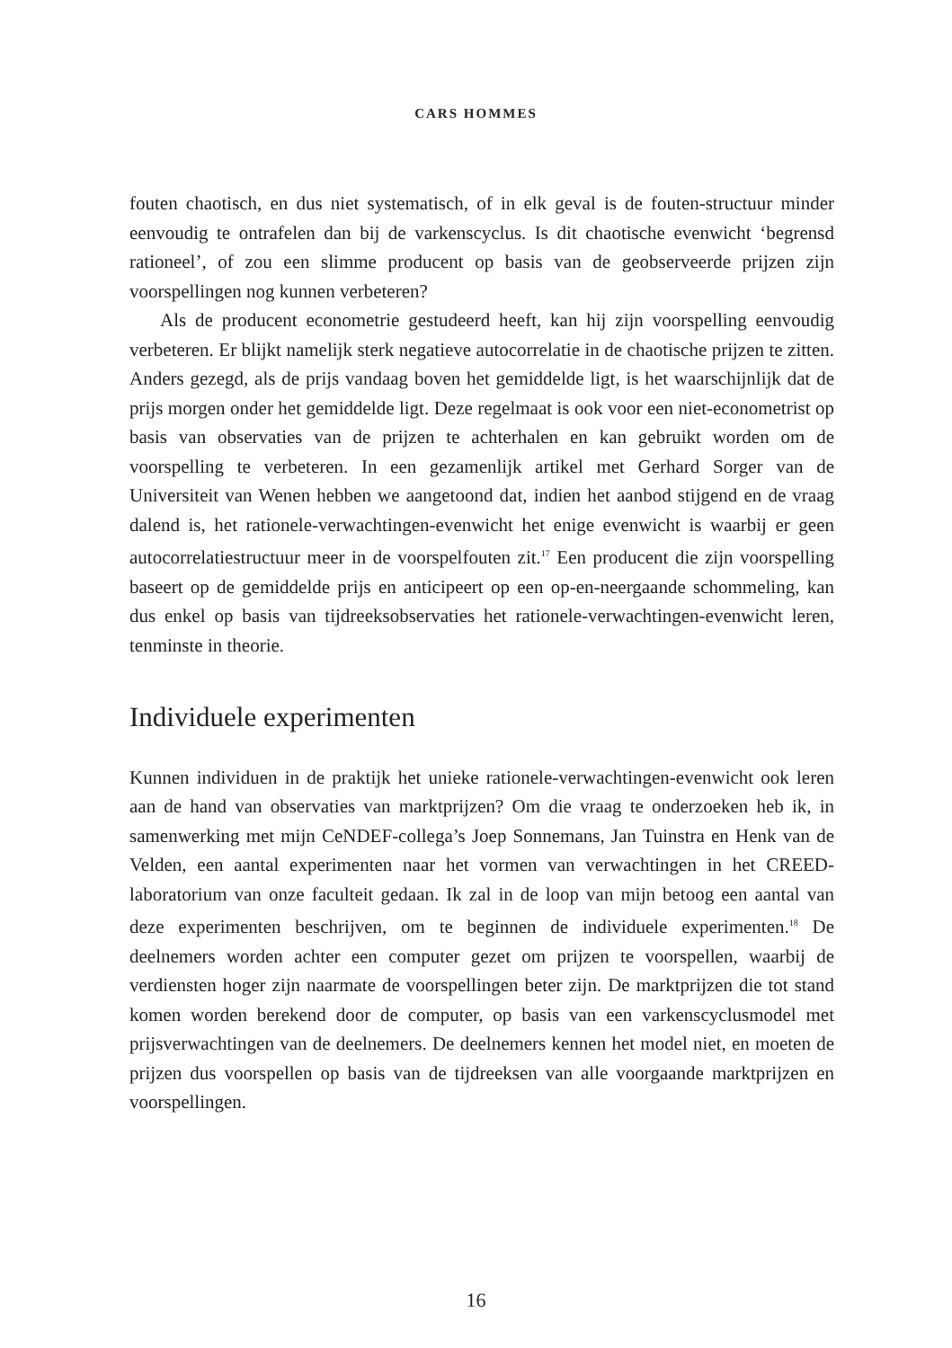CARS HOMMES
fouten chaotisch, en dus niet systematisch, of in elk geval is de fouten-structuur minder eenvoudig te ontrafelen dan bij de varkenscyclus. Is dit chaotische evenwicht ‘begrensd rationeel’, of zou een slimme producent op basis van de geobserveerde prijzen zijn voorspellingen nog kunnen verbeteren?
Als de producent econometrie gestudeerd heeft, kan hij zijn voorspelling eenvoudig verbeteren. Er blijkt namelijk sterk negatieve autocorrelatie in de chaotische prijzen te zitten. Anders gezegd, als de prijs vandaag boven het gemiddelde ligt, is het waarschijnlijk dat de prijs morgen onder het gemiddelde ligt. Deze regelmaat is ook voor een niet-econometrist op basis van observaties van de prijzen te achterhalen en kan gebruikt worden om de voorspelling te verbeteren. In een gezamenlijk artikel met Gerhard Sorger van de Universiteit van Wenen hebben we aangetoond dat, indien het aanbod stijgend en de vraag dalend is, het rationele-verwachtingen-evenwicht het enige evenwicht is waarbij er geen autocorrelatiestructuur meer in de voorspelfouten zit.<sup>17</sup> Een producent die zijn voorspelling baseert op de gemiddelde prijs en anticipeert op een op-en-neergaande schommeling, kan dus enkel op basis van tijdreeksobservaties het rationele-verwachtingen-evenwicht leren, tenminste in theorie.
Individuele experimenten
Kunnen individuen in de praktijk het unieke rationele-verwachtingen-evenwicht ook leren aan de hand van observaties van marktprijzen? Om die vraag te onderzoeken heb ik, in samenwerking met mijn CeNDEF-collega’s Joep Sonnemans, Jan Tuinstra en Henk van de Velden, een aantal experimenten naar het vormen van verwachtingen in het CREED-laboratorium van onze faculteit gedaan. Ik zal in de loop van mijn betoog een aantal van deze experimenten beschrijven, om te beginnen de individuele experimenten.<sup>18</sup> De deelnemers worden achter een computer gezet om prijzen te voorspellen, waarbij de verdiensten hoger zijn naarmate de voorspellingen beter zijn. De marktprijzen die tot stand komen worden berekend door de computer, op basis van een varkenscyclusmodel met prijsverwachtingen van de deelnemers. De deelnemers kennen het model niet, en moeten de prijzen dus voorspellen op basis van de tijdreeksen van alle voorgaande marktprijzen en voorspellingen.
16